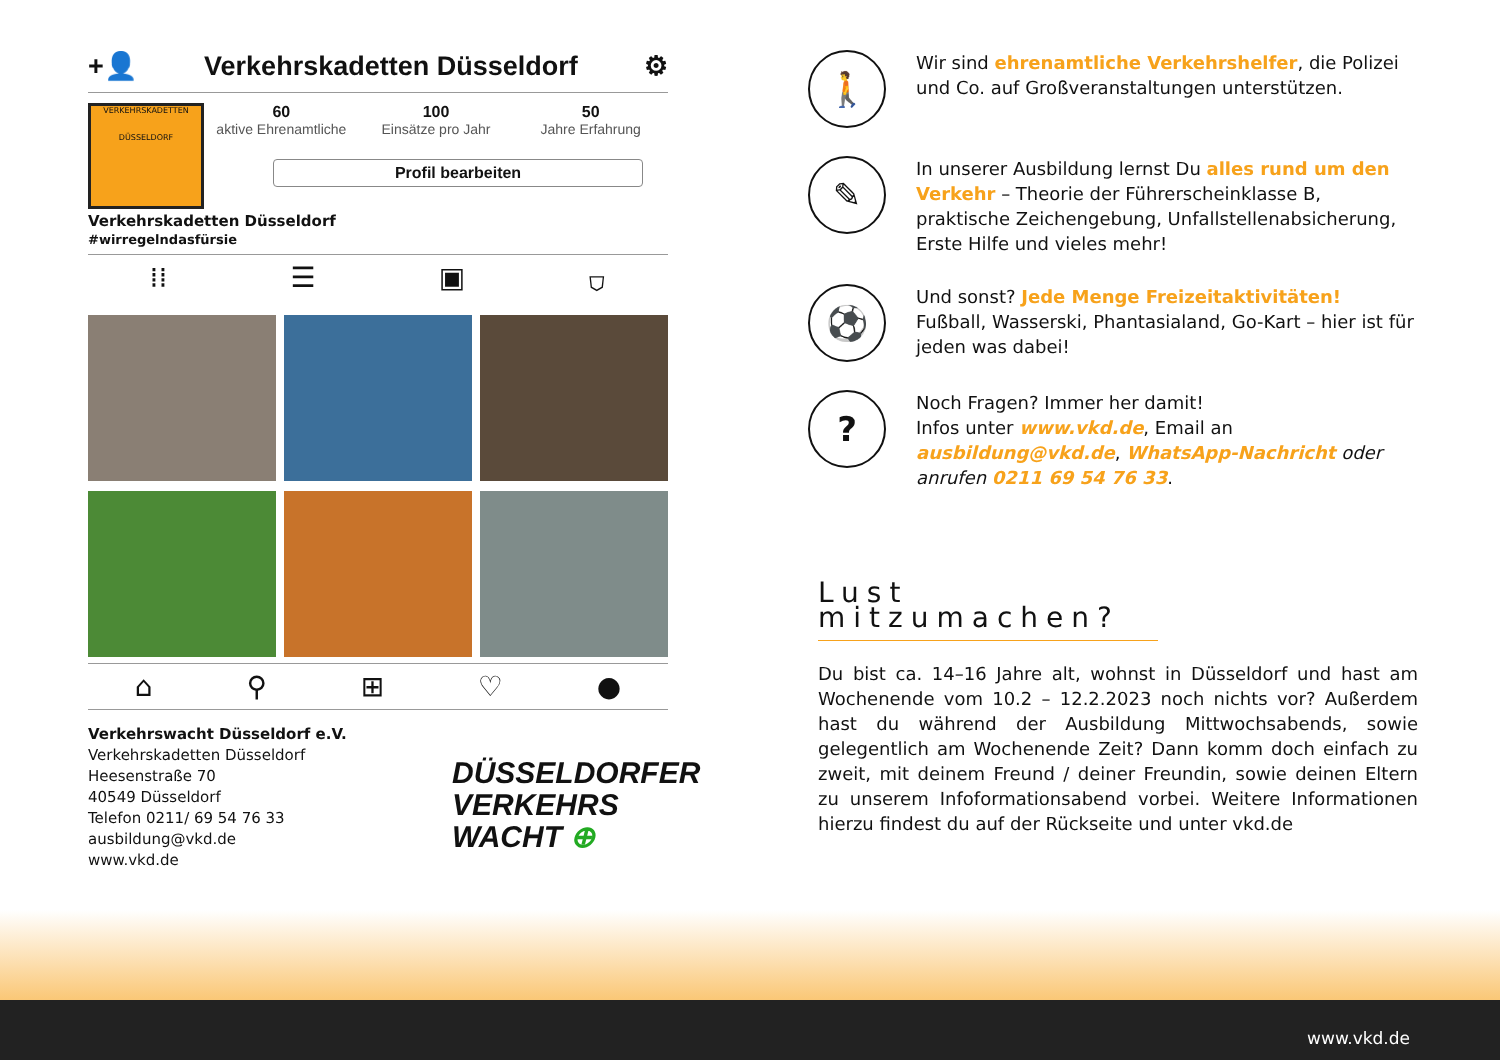+👤 Verkehrskadetten Düsseldorf ⚙
VERKEHRSKADETTEN
DÜSSELDORF
60
aktive Ehrenamtliche
100
Einsätze pro Jahr
50
Jahre Erfahrung
Profil bearbeiten
Verkehrskadetten Düsseldorf
#wirregelndasfürsie
⁞⁞ ☰ ▣ ⛉
⌂ ⚲ ⊞ ♡ ●
Verkehrswacht Düsseldorf e.V.
Verkehrskadetten Düsseldorf
Heesenstraße 70
40549 Düsseldorf
Telefon 0211/ 69 54 76 33
ausbildung@vkd.de
www.vkd.de
DÜSSELDORFER
VERKEHRS
WACHT ⊕
🚶
Wir sind ehrenamtliche Verkehrshelfer, die Polizei und Co. auf Großveranstaltungen unterstützen.
✎
In unserer Ausbildung lernst Du alles rund um den Verkehr – Theorie der Führerscheinklasse B, praktische Zeichengebung, Unfallstellenabsicherung, Erste Hilfe und vieles mehr!
⚽
Und sonst? Jede Menge Freizeitaktivitäten!
Fußball, Wasserski, Phantasialand, Go-Kart – hier ist für jeden was dabei!
?
Noch Fragen? Immer her damit!
Infos unter www.vkd.de, Email an ausbildung@vkd.de, WhatsApp-Nachricht oder anrufen 0211 69 54 76 33.
Lust mitzumachen?
Du bist ca. 14–16 Jahre alt, wohnst in Düsseldorf und hast am Wochenende vom 10.2 – 12.2.2023 noch nichts vor? Außerdem hast du während der Ausbildung Mittwochsabends, sowie gelegentlich am Wochenende Zeit? Dann komm doch einfach zu zweit, mit deinem Freund / deiner Freundin, sowie deinen Eltern zu unserem Infoformationsabend vorbei. Weitere Informationen hierzu findest du auf der Rückseite und unter vkd.de
www.vkd.de